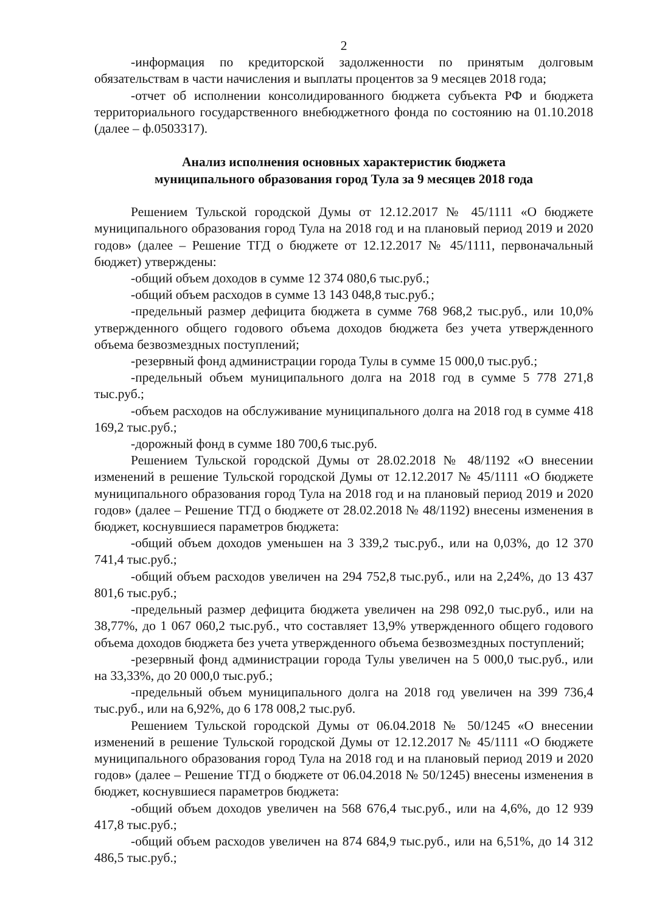2
-информация по кредиторской задолженности по принятым долговым обязательствам в части начисления и выплаты процентов за 9 месяцев 2018 года;
-отчет об исполнении консолидированного бюджета субъекта РФ и бюджета территориального государственного внебюджетного фонда по состоянию на 01.10.2018 (далее – ф.0503317).
Анализ исполнения основных характеристик бюджета
муниципального образования город Тула за 9 месяцев 2018 года
Решением Тульской городской Думы от 12.12.2017 № 45/1111 «О бюджете муниципального образования город Тула на 2018 год и на плановый период 2019 и 2020 годов» (далее – Решение ТГД о бюджете от 12.12.2017 № 45/1111, первоначальный бюджет) утверждены:
-общий объем доходов в сумме 12 374 080,6 тыс.руб.;
-общий объем расходов в сумме 13 143 048,8 тыс.руб.;
-предельный размер дефицита бюджета в сумме 768 968,2 тыс.руб., или 10,0% утвержденного общего годового объема доходов бюджета без учета утвержденного объема безвозмездных поступлений;
-резервный фонд администрации города Тулы в сумме 15 000,0 тыс.руб.;
-предельный объем муниципального долга на 2018 год в сумме 5 778 271,8 тыс.руб.;
-объем расходов на обслуживание муниципального долга на 2018 год в сумме 418 169,2 тыс.руб.;
-дорожный фонд в сумме 180 700,6 тыс.руб.
Решением Тульской городской Думы от 28.02.2018 № 48/1192 «О внесении изменений в решение Тульской городской Думы от 12.12.2017 № 45/1111 «О бюджете муниципального образования город Тула на 2018 год и на плановый период 2019 и 2020 годов» (далее – Решение ТГД о бюджете от 28.02.2018 № 48/1192) внесены изменения в бюджет, коснувшиеся параметров бюджета:
-общий объем доходов уменьшен на 3 339,2 тыс.руб., или на 0,03%, до 12 370 741,4 тыс.руб.;
-общий объем расходов увеличен на 294 752,8 тыс.руб., или на 2,24%, до 13 437 801,6 тыс.руб.;
-предельный размер дефицита бюджета увеличен на 298 092,0 тыс.руб., или на 38,77%, до 1 067 060,2 тыс.руб., что составляет 13,9% утвержденного общего годового объема доходов бюджета без учета утвержденного объема безвозмездных поступлений;
-резервный фонд администрации города Тулы увеличен на 5 000,0 тыс.руб., или на 33,33%, до 20 000,0 тыс.руб.;
-предельный объем муниципального долга на 2018 год увеличен на 399 736,4 тыс.руб., или на 6,92%, до 6 178 008,2 тыс.руб.
Решением Тульской городской Думы от 06.04.2018 № 50/1245 «О внесении изменений в решение Тульской городской Думы от 12.12.2017 № 45/1111 «О бюджете муниципального образования город Тула на 2018 год и на плановый период 2019 и 2020 годов» (далее – Решение ТГД о бюджете от 06.04.2018 № 50/1245) внесены изменения в бюджет, коснувшиеся параметров бюджета:
-общий объем доходов увеличен на 568 676,4 тыс.руб., или на 4,6%, до 12 939 417,8 тыс.руб.;
-общий объем расходов увеличен на 874 684,9 тыс.руб., или на 6,51%, до 14 312 486,5 тыс.руб.;